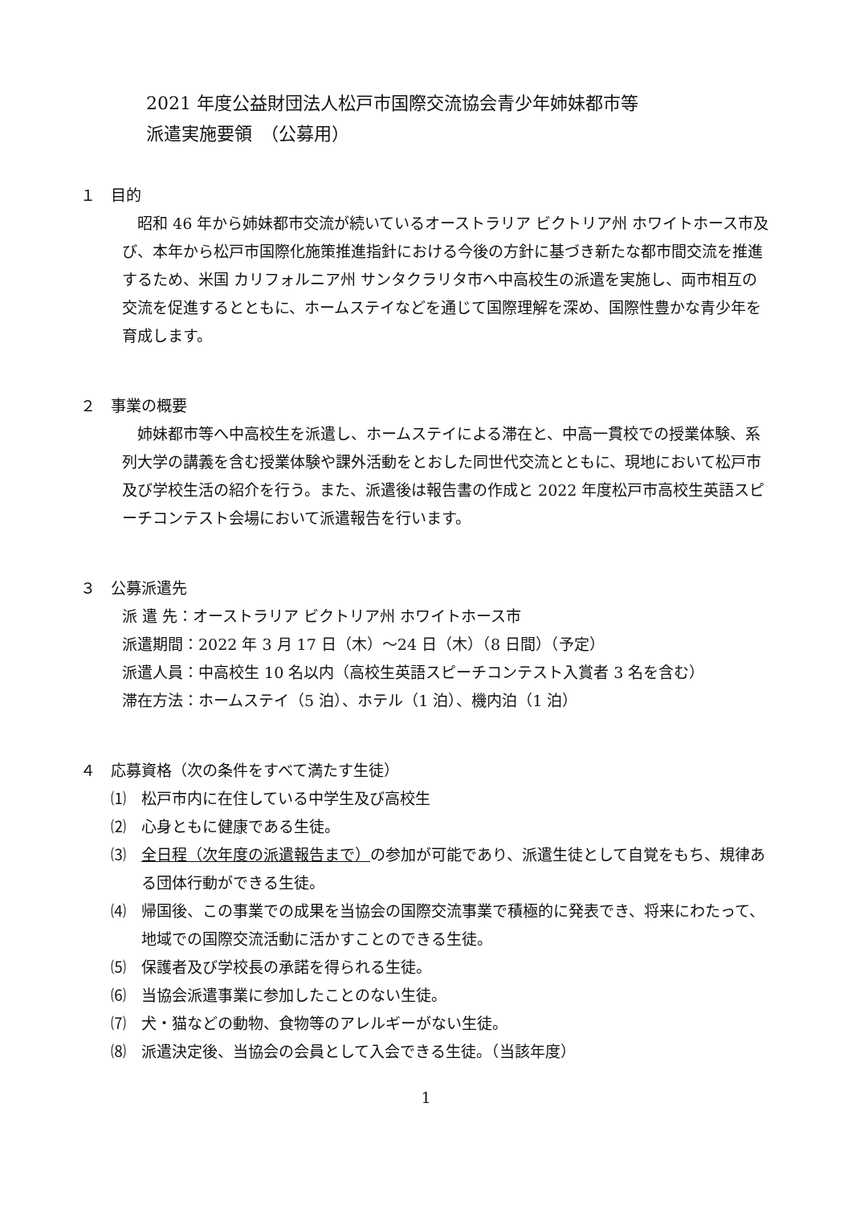2021 年度公益財団法人松戸市国際交流協会青少年姉妹都市等
派遣実施要領　（公募用）
１　目的
昭和 46 年から姉妹都市交流が続いているオーストラリア ビクトリア州 ホワイトホース市及び、本年から松戸市国際化施策推進指針における今後の方針に基づき新たな都市間交流を推進するため、米国 カリフォルニア州 サンタクラリタ市へ中高校生の派遣を実施し、両市相互の交流を促進するとともに、ホームステイなどを通じて国際理解を深め、国際性豊かな青少年を育成します。
２　事業の概要
姉妹都市等へ中高校生を派遣し、ホームステイによる滞在と、中高一貫校での授業体験、系列大学の講義を含む授業体験や課外活動をとおした同世代交流とともに、現地において松戸市及び学校生活の紹介を行う。また、派遣後は報告書の作成と 2022 年度松戸市高校生英語スピーチコンテスト会場において派遣報告を行います。
３　公募派遣先
派 遣 先：オーストラリア ビクトリア州 ホワイトホース市
派遣期間：2022 年 3 月 17 日（木）～24 日（木）（8 日間）（予定）
派遣人員：中高校生 10 名以内（高校生英語スピーチコンテスト入賞者 3 名を含む）
滞在方法：ホームステイ（5 泊）、ホテル（1 泊）、機内泊（1 泊）
４　応募資格（次の条件をすべて満たす生徒）
⑴　松戸市内に在住している中学生及び高校生
⑵　心身ともに健康である生徒。
⑶　全日程（次年度の派遣報告まで）の参加が可能であり、派遣生徒として自覚をもち、規律ある団体行動ができる生徒。
⑷　帰国後、この事業での成果を当協会の国際交流事業で積極的に発表でき、将来にわたって、地域での国際交流活動に活かすことのできる生徒。
⑸　保護者及び学校長の承諾を得られる生徒。
⑹　当協会派遣事業に参加したことのない生徒。
⑺　犬・猫などの動物、食物等のアレルギーがない生徒。
⑻　派遣決定後、当協会の会員として入会できる生徒。（当該年度）
1